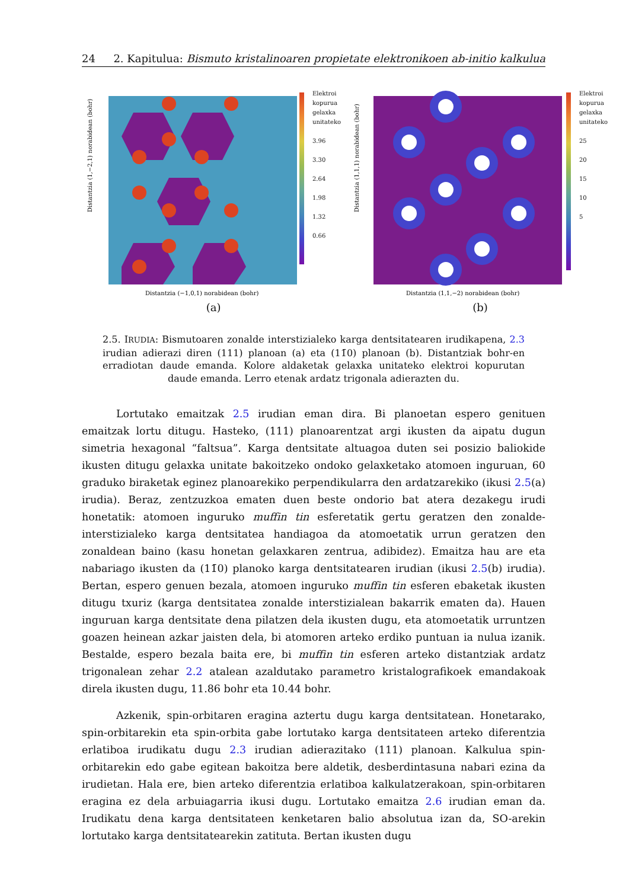24 2. Kapitulua: Bismuto kristalinoaren propietate elektronikoen ab-initio kalkulua
Distantzia (1,−2,1) norabidean (bohr)
Distantzia (−1,0,1) norabidean (bohr)
Elektroi
kopurua
gelaxka
unitateko
3.96
3.30
2.64
1.98
1.32
0.66
(a)
Distantzia (1,1,1) norabidean (bohr)
Distantzia (1,1,−2) norabidean (bohr)
Elektroi
kopurua
gelaxka
unitateko
25
20
15
10
5
(b)
2.5. IRUDIA: Bismutoaren zonalde interstizialeko karga dentsitatearen irudikapena, 2.3 irudian adierazi diren (111) planoan (a) eta (11̄0) planoan (b). Distantziak bohr-en erradiotan daude emanda. Kolore aldaketak gelaxka unitateko elektroi kopurutan daude emanda. Lerro etenak ardatz trigonala adierazten du.
Lortutako emaitzak 2.5 irudian eman dira. Bi planoetan espero genituen emaitzak lortu ditugu. Hasteko, (111) planoarentzat argi ikusten da aipatu dugun simetria hexagonal “faltsua”. Karga dentsitate altuagoa duten sei posizio baliokide ikusten ditugu gelaxka unitate bakoitzeko ondoko gelaxketako atomoen inguruan, 60 graduko biraketak eginez planoarekiko perpendikularra den ardatzarekiko (ikusi 2.5(a) irudia). Beraz, zentzuzkoa ematen duen beste ondorio bat atera dezakegu irudi honetatik: atomoen inguruko muffin tin esferetatik gertu geratzen den zonalde-interstizialeko karga dentsitatea handiagoa da atomoetatik urrun geratzen den zonaldean baino (kasu honetan gelaxkaren zentrua, adibidez). Emaitza hau are eta nabariago ikusten da (11̄0) planoko karga dentsitatearen irudian (ikusi 2.5(b) irudia). Bertan, espero genuen bezala, atomoen inguruko muffin tin esferen ebaketak ikusten ditugu txuriz (karga dentsitatea zonalde interstizialean bakarrik ematen da). Hauen inguruan karga dentsitate dena pilatzen dela ikusten dugu, eta atomoetatik urruntzen goazen heinean azkar jaisten dela, bi atomoren arteko erdiko puntuan ia nulua izanik. Bestalde, espero bezala baita ere, bi muffin tin esferen arteko distantziak ardatz trigonalean zehar 2.2 atalean azaldutako parametro kristalografikoek emandakoak direla ikusten dugu, 11.86 bohr eta 10.44 bohr.
Azkenik, spin-orbitaren eragina aztertu dugu karga dentsitatean. Honetarako, spin-orbitarekin eta spin-orbita gabe lortutako karga dentsitateen arteko diferentzia erlatiboa irudikatu dugu 2.3 irudian adierazitako (111) planoan. Kalkulua spin-orbitarekin edo gabe egitean bakoitza bere aldetik, desberdintasuna nabari ezina da irudietan. Hala ere, bien arteko diferentzia erlatiboa kalkulatzerakoan, spin-orbitaren eragina ez dela arbuiagarria ikusi dugu. Lortutako emaitza 2.6 irudian eman da. Irudikatu dena karga dentsitateen kenketaren balio absolutua izan da, SO-arekin lortutako karga dentsitatearekin zatituta. Bertan ikusten dugu